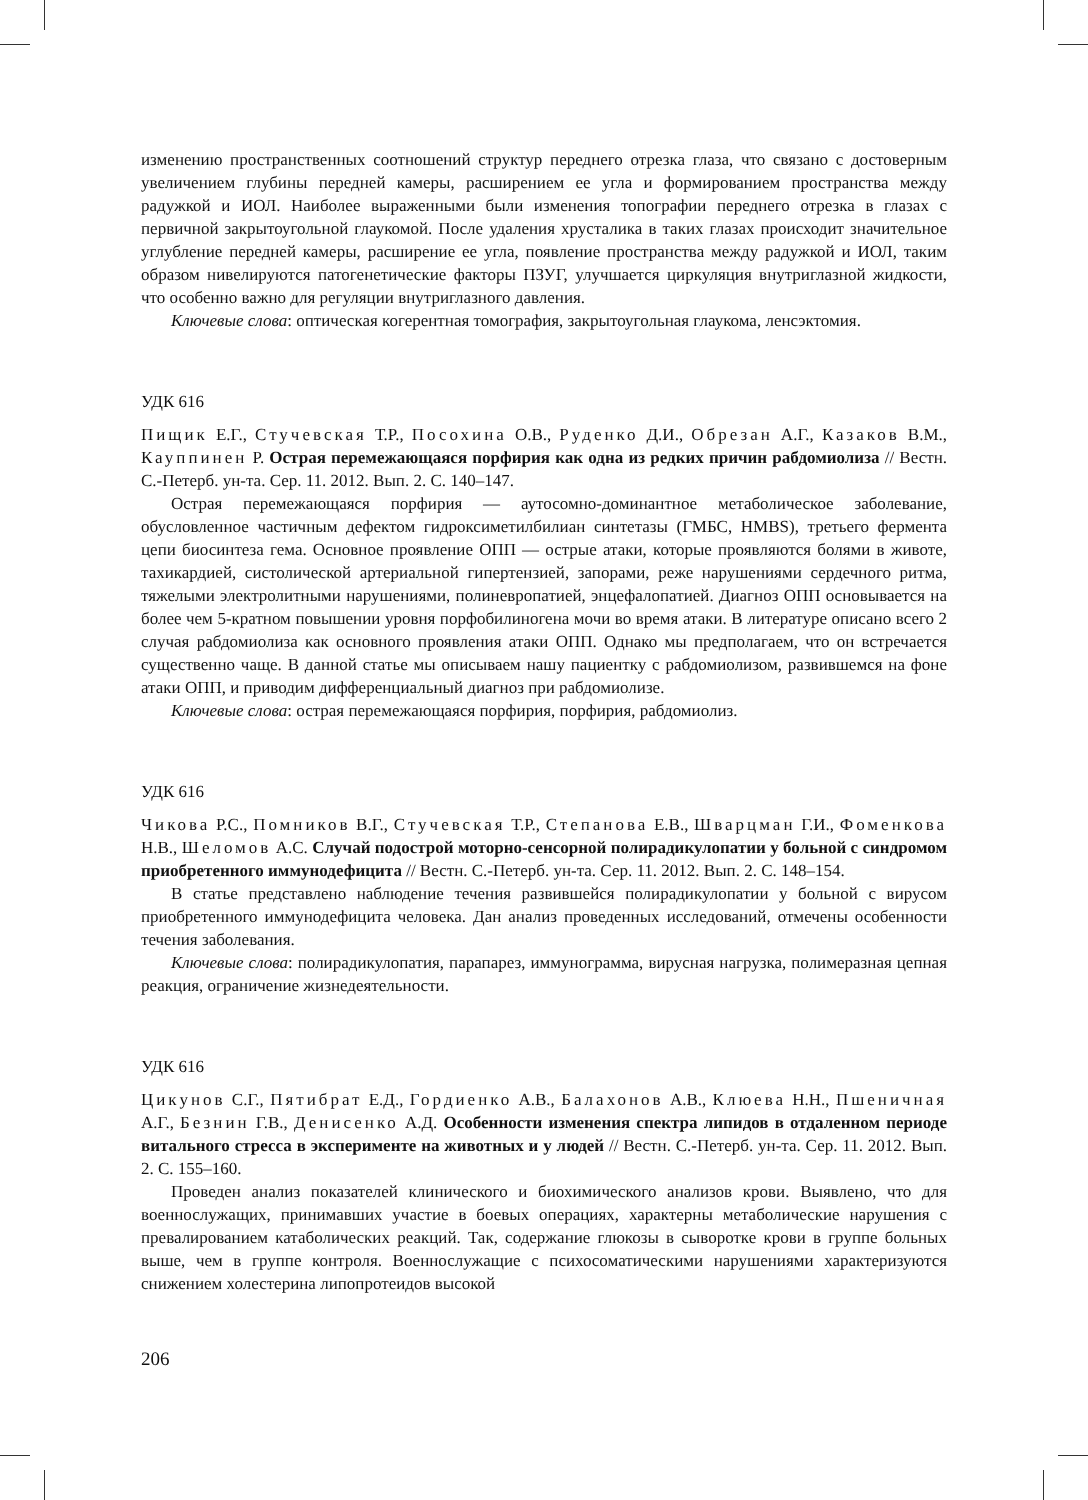изменению пространственных соотношений структур переднего отрезка глаза, что связано с достоверным увеличением глубины передней камеры, расширением ее угла и формированием пространства между радужкой и ИОЛ. Наиболее выраженными были изменения топографии переднего отрезка в глазах с первичной закрытоугольной глаукомой. После удаления хрусталика в таких глазах происходит значительное углубление передней камеры, расширение ее угла, появление пространства между радужкой и ИОЛ, таким образом нивелируются патогенетические факторы ПЗУГ, улучшается циркуляция внутриглазной жидкости, что особенно важно для регуляции внутриглазного давления.
Ключевые слова: оптическая когерентная томография, закрытоугольная глаукома, ленсэктомия.
УДК 616
Пищик Е.Г., Стучевская Т.Р., Посохина О.В., Руденко Д.И., Обрезан А.Г., Казаков В.М., Кауппинен Р. Острая перемежающаяся порфирия как одна из редких причин рабдомиолиза // Вестн. С.-Петерб. ун-та. Сер. 11. 2012. Вып. 2. С. 140–147.
Острая перемежающаяся порфирия — аутосомно-доминантное метаболическое заболевание, обусловленное частичным дефектом гидроксиметилбилиан синтетазы (ГМБС, HMBS), третьего фермента цепи биосинтеза гема. Основное проявление ОПП — острые атаки, которые проявляются болями в животе, тахикардией, систолической артериальной гипертензией, запорами, реже нарушениями сердечного ритма, тяжелыми электролитными нарушениями, полиневропатией, энцефалопатией. Диагноз ОПП основывается на более чем 5-кратном повышении уровня порфобилиногена мочи во время атаки. В литературе описано всего 2 случая рабдомиолиза как основного проявления атаки ОПП. Однако мы предполагаем, что он встречается существенно чаще. В данной статье мы описываем нашу пациентку с рабдомиолизом, развившемся на фоне атаки ОПП, и приводим дифференциальный диагноз при рабдомиолизе.
Ключевые слова: острая перемежающаяся порфирия, порфирия, рабдомиолиз.
УДК 616
Чикова Р.С., Помников В.Г., Стучевская Т.Р., Степанова Е.В., Шварцман Г.И., Фоменкова Н.В., Шеломов А.С. Случай подострой моторно-сенсорной полирадикулопатии у больной с синдромом приобретенного иммунодефицита // Вестн. С.-Петерб. ун-та. Сер. 11. 2012. Вып. 2. С. 148–154.
В статье представлено наблюдение течения развившейся полирадикулопатии у больной с вирусом приобретенного иммунодефицита человека. Дан анализ проведенных исследований, отмечены особенности течения заболевания.
Ключевые слова: полирадикулопатия, парапарез, иммунограмма, вирусная нагрузка, полимеразная цепная реакция, ограничение жизнедеятельности.
УДК 616
Цикунов С.Г., Пятибрат Е.Д., Гордиенко А.В., Балахонов А.В., Клюева Н.Н., Пшеничная А.Г., Безнин Г.В., Денисенко А.Д. Особенности изменения спектра липидов в отдаленном периоде витального стресса в эксперименте на животных и у людей // Вестн. С.-Петерб. ун-та. Сер. 11. 2012. Вып. 2. С. 155–160.
Проведен анализ показателей клинического и биохимического анализов крови. Выявлено, что для военнослужащих, принимавших участие в боевых операциях, характерны метаболические нарушения с превалированием катаболических реакций. Так, содержание глюкозы в сыворотке крови в группе больных выше, чем в группе контроля. Военнослужащие с психосоматическими нарушениями характеризуются снижением холестерина липопротеидов высокой
206